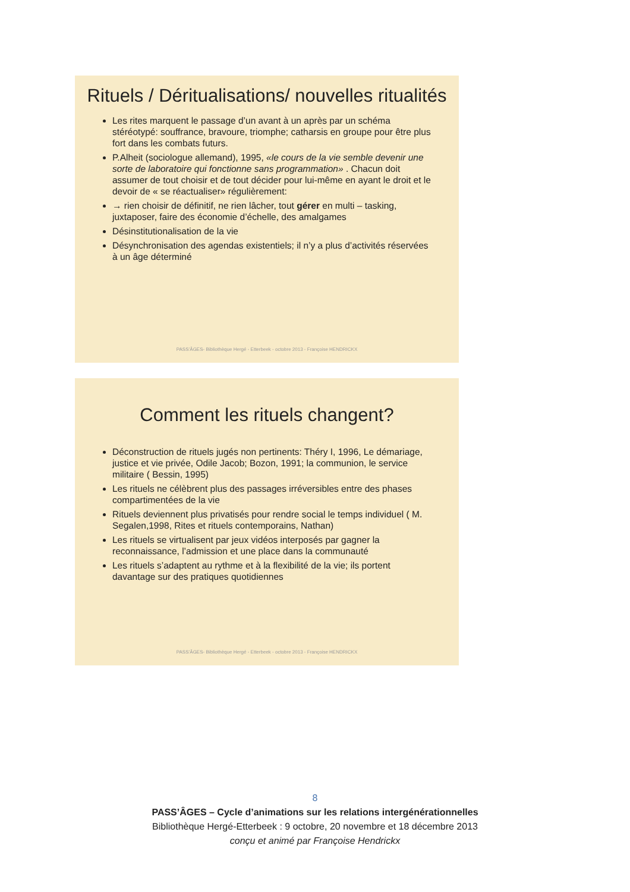Rituels / Déritualisations/ nouvelles ritualités
Les rites marquent le passage d’un avant à un après par un schéma stéréotypé: souffrance, bravoure, triomphe; catharsis en groupe pour être plus fort dans les combats futurs.
P.Alheit (sociologue allemand), 1995, «le cours de la vie semble devenir une sorte de laboratoire qui fonctionne sans programmation» . Chacun doit assumer de tout choisir et de tout décider pour lui-même en ayant le droit et le devoir de « se réactualiser» régulièrement:
→ rien choisir de définitif, ne rien lâcher, tout gérer en multi – tasking, juxtaposer, faire des économie d’échelle, des amalgames
Désinstitutionalisation de la vie
Désynchronisation des agendas existentiels; il n’y a plus d’activités réservées à un âge déterminé
PASS’ÂGES- Bibliothèque Hergé - Etterbeek - octobre 2013 - Françoise HENDRICKX
Comment les rituels changent?
Déconstruction de rituels jugés non pertinents: Théry I, 1996, Le démariage, justice et vie privée, Odile Jacob; Bozon, 1991; la communion, le service militaire ( Bessin, 1995)
Les rituels ne célèbrent plus des passages irréversibles entre des phases compartimentées de la vie
Rituels deviennent plus privatisés pour rendre social le temps individuel ( M. Segalen,1998, Rites et rituels contemporains, Nathan)
Les rituels se virtualisent par jeux vidéos interposés par gagner la reconnaissance, l’admission et une place dans la communauté
Les rituels s’adaptent au rythme et à la flexibilité de la vie; ils portent davantage sur des pratiques quotidiennes
PASS’ÂGES- Bibliothèque Hergé - Etterbeek - octobre 2013 - Françoise HENDRICKX
8
PASS’ÂGES – Cycle d’animations sur les relations intergénérationnelles
Bibliothèque Hergé-Etterbeek : 9 octobre, 20 novembre et 18 décembre 2013
conçu et animé par Françoise Hendrickx